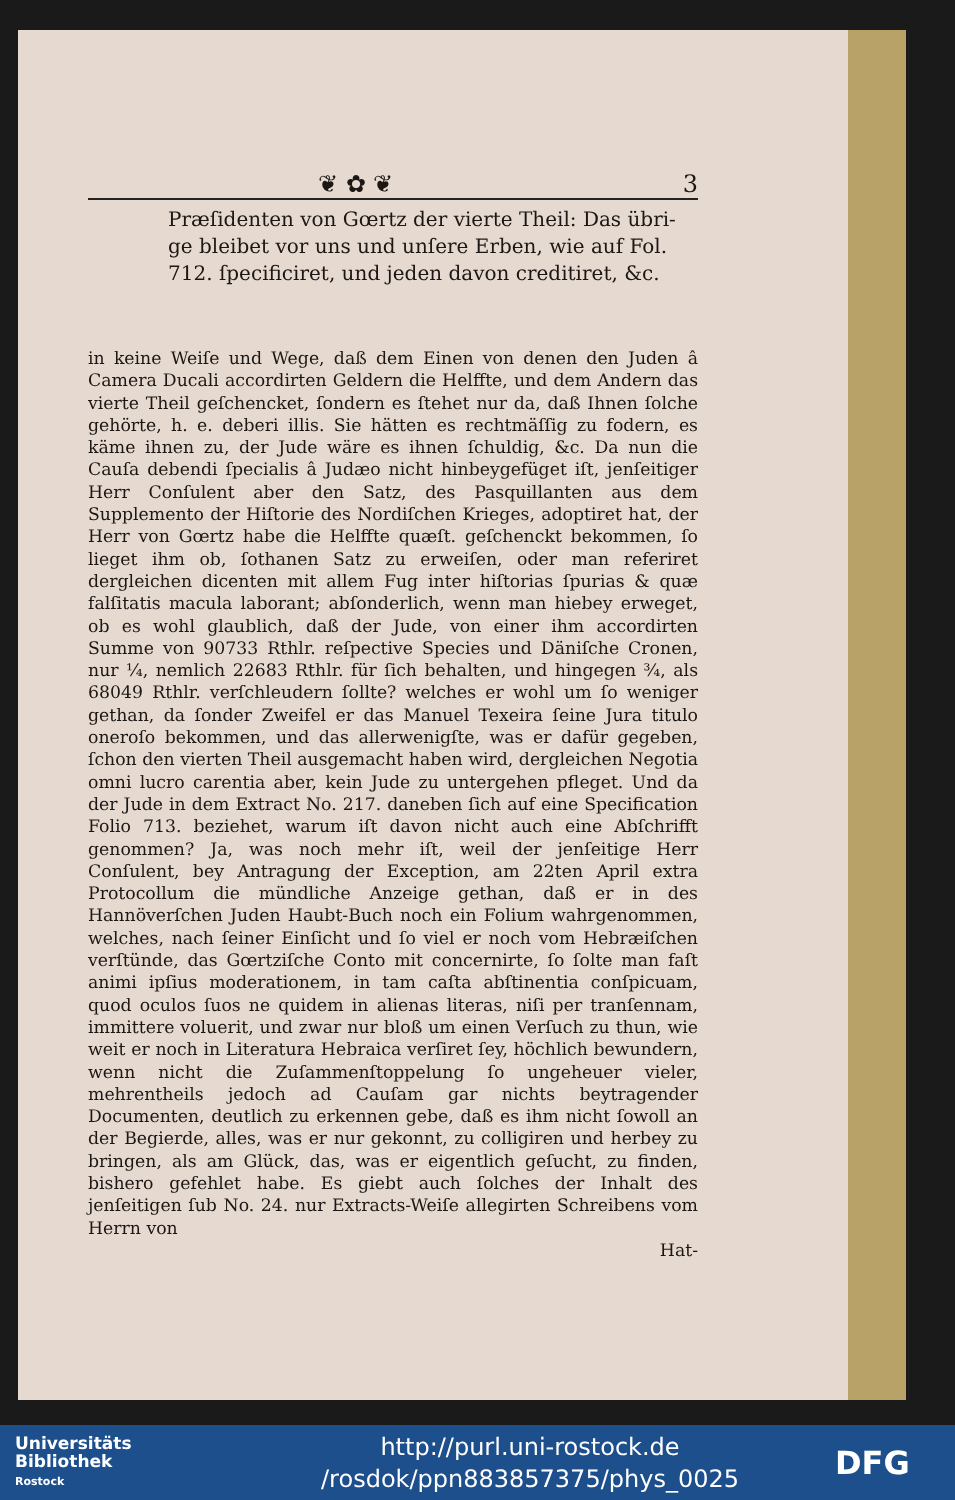❦ ✿ ❦ 3
Præſidenten von Gœrtz der vierte Theil: Das übri-ge bleibet vor uns und unſere Erben, wie auf Fol. 712. ſpecificiret, und jeden davon creditiret, &c.
in keine Weiſe und Wege, daß dem Einen von denen den Juden â Camera Ducali accordirten Geldern die Helffte, und dem Andern das vierte Theil geſchencket, ſondern es ſtehet nur da, daß Ihnen ſolche gehörte, h. e. deberi illis. Sie hätten es rechtmäſſig zu fodern, es käme ihnen zu, der Jude wäre es ihnen ſchuldig, &c. Da nun die Cauſa debendi ſpecialis â Judæo nicht hinbeygefüget iſt, jenſeitiger Herr Conſulent aber den Satz, des Pasquillanten aus dem Supplemento der Hiſtorie des Nordiſchen Krieges, adoptiret hat, der Herr von Gœrtz habe die Helffte quæſt. geſchenckt bekommen, ſo lieget ihm ob, ſothanen Satz zu erweiſen, oder man referiret dergleichen dicenten mit allem Fug inter hiſtorias ſpurias & quæ falſitatis macula laborant; abſonderlich, wenn man hiebey erweget, ob es wohl glaublich, daß der Jude, von einer ihm accordirten Summe von 90733 Rthlr. reſpective Species und Däniſche Cronen, nur ¼, nemlich 22683 Rthlr. für ſich behalten, und hingegen ¾, als 68049 Rthlr. verſchleudern ſollte? welches er wohl um ſo weniger gethan, da ſonder Zweifel er das Manuel Texeira ſeine Jura titulo oneroſo bekommen, und das allerwenigſte, was er dafür gegeben, ſchon den vierten Theil ausgemacht haben wird, dergleichen Negotia omni lucro carentia aber, kein Jude zu untergehen pfleget. Und da der Jude in dem Extract No. 217. daneben ſich auf eine Specification Folio 713. beziehet, warum iſt davon nicht auch eine Abſchrifft genommen? Ja, was noch mehr iſt, weil der jenſeitige Herr Conſulent, bey Antragung der Exception, am 22ten April extra Protocollum die mündliche Anzeige gethan, daß er in des Hannöverſchen Juden Haubt-Buch noch ein Folium wahrgenommen, welches, nach ſeiner Einſicht und ſo viel er noch vom Hebræiſchen verſtünde, das Gœrtziſche Conto mit concernirte, ſo ſolte man faſt animi ipſius moderationem, in tam caſta abſtinentia conſpicuam, quod oculos ſuos ne quidem in alienas literas, niſi per tranſennam, immittere voluerit, und zwar nur bloß um einen Verſuch zu thun, wie weit er noch in Literatura Hebraica verſiret ſey, höchlich bewundern, wenn nicht die Zuſammenſtoppelung ſo ungeheuer vieler, mehrentheils jedoch ad Cauſam gar nichts beytragender Documenten, deutlich zu erkennen gebe, daß es ihm nicht ſowoll an der Begierde, alles, was er nur gekonnt, zu colligiren und herbey zu bringen, als am Glück, das, was er eigentlich geſucht, zu finden, bishero gefehlet habe. Es giebt auch ſolches der Inhalt des jenſeitigen ſub No. 24. nur Extracts-Weiſe allegirten Schreibens vom Herrn von
Hat-
Universitäts
Bibliothek
Rostock
http://purl.uni-rostock.de
/rosdok/ppn883857375/phys_0025
DFG